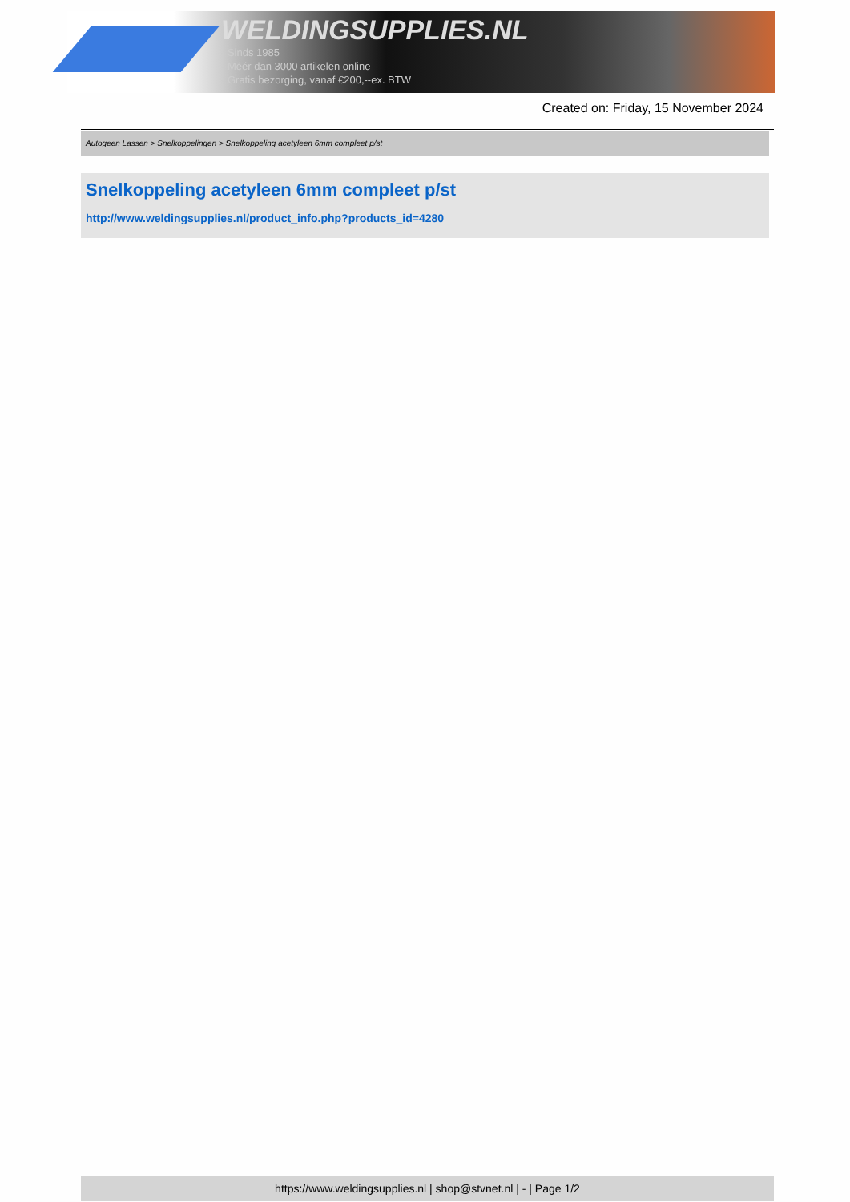WELDINGSUPPLIES.NL
- Sinds 1985
- Méér dan 3000 artikelen online
- Gratis bezorging, vanaf €200,--ex. BTW
Created on: Friday, 15 November 2024
Autogeen Lassen > Snelkoppelingen > Snelkoppeling acetyleen 6mm compleet p/st
Snelkoppeling acetyleen 6mm compleet p/st
http://www.weldingsupplies.nl/product_info.php?products_id=4280
https://www.weldingsupplies.nl | shop@stvnet.nl | - | Page 1/2